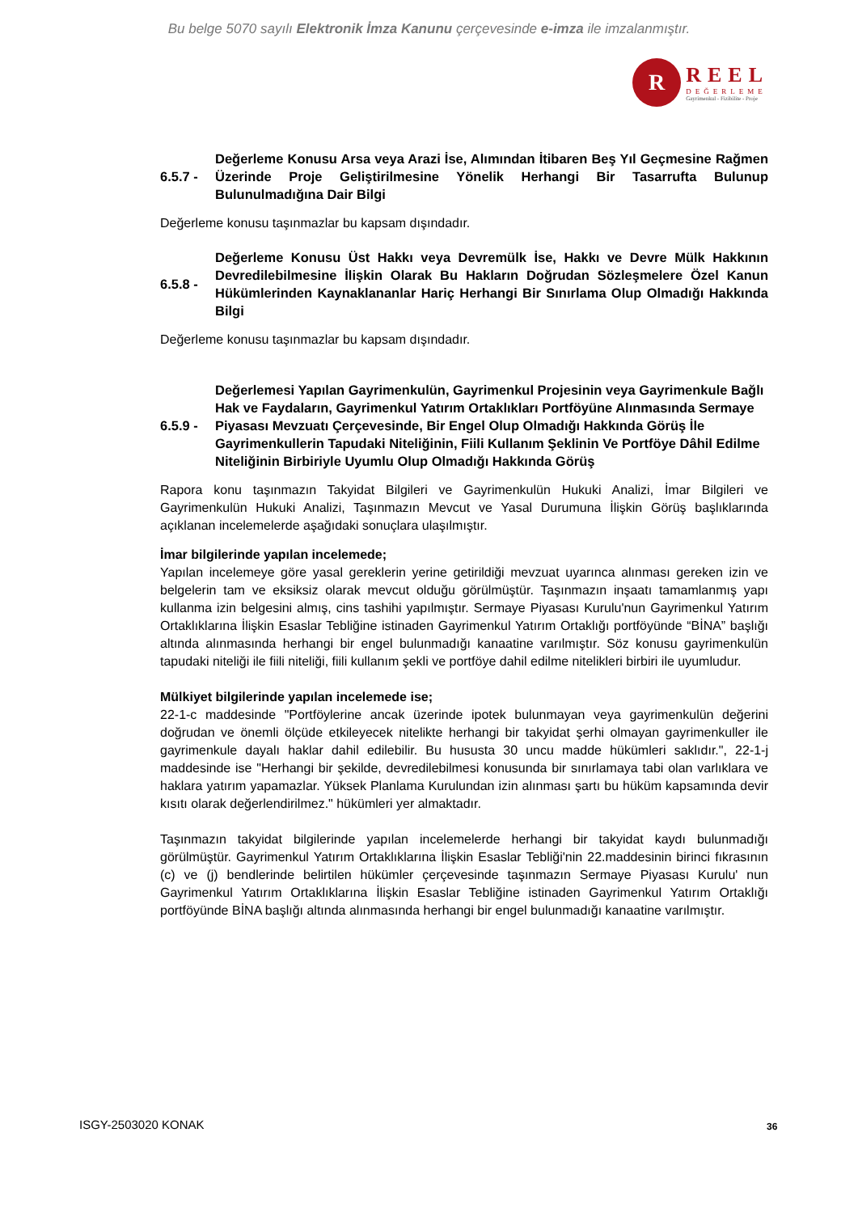Bu belge 5070 sayılı Elektronik İmza Kanunu çerçevesinde e-imza ile imzalanmıştır.
R
REEL
DEĞERLEME
Gayrimenkul - Fizibilite - Proje
6.5.7 - Değerleme Konusu Arsa veya Arazi İse, Alımından İtibaren Beş Yıl Geçmesine Rağmen Üzerinde Proje Geliştirilmesine Yönelik Herhangi Bir Tasarrufta Bulunup Bulunulmadığına Dair Bilgi
Değerleme konusu taşınmazlar bu kapsam dışındadır.
6.5.8 - Değerleme Konusu Üst Hakkı veya Devremülk İse, Hakkı ve Devre Mülk Hakkının Devredilebilmesine İlişkin Olarak Bu Hakların Doğrudan Sözleşmelere Özel Kanun Hükümlerinden Kaynaklananlar Hariç Herhangi Bir Sınırlama Olup Olmadığı Hakkında Bilgi
Değerleme konusu taşınmazlar bu kapsam dışındadır.
6.5.9 - Değerlemesi Yapılan Gayrimenkulün, Gayrimenkul Projesinin veya Gayrimenkule Bağlı Hak ve Faydaların, Gayrimenkul Yatırım Ortaklıkları Portföyüne Alınmasında Sermaye Piyasası Mevzuatı Çerçevesinde, Bir Engel Olup Olmadığı Hakkında Görüş İle Gayrimenkullerin Tapudaki Niteliğinin, Fiili Kullanım Şeklinin Ve Portföye Dâhil Edilme Niteliğinin Birbiriyle Uyumlu Olup Olmadığı Hakkında Görüş
Rapora konu taşınmazın Takyidat Bilgileri ve Gayrimenkulün Hukuki Analizi, İmar Bilgileri ve Gayrimenkulün Hukuki Analizi, Taşınmazın Mevcut ve Yasal Durumuna İlişkin Görüş başlıklarında açıklanan incelemelerde aşağıdaki sonuçlara ulaşılmıştır.
İmar bilgilerinde yapılan incelemede;
Yapılan incelemeye göre yasal gereklerin yerine getirildiği mevzuat uyarınca alınması gereken izin ve belgelerin tam ve eksiksiz olarak mevcut olduğu görülmüştür. Taşınmazın inşaatı tamamlanmış yapı kullanma izin belgesini almış, cins tashihi yapılmıştır. Sermaye Piyasası Kurulu'nun Gayrimenkul Yatırım Ortaklıklarına İlişkin Esaslar Tebliğine istinaden Gayrimenkul Yatırım Ortaklığı portföyünde “BİNA” başlığı altında alınmasında herhangi bir engel bulunmadığı kanaatine varılmıştır. Söz konusu gayrimenkulün tapudaki niteliği ile fiili niteliği, fiili kullanım şekli ve portföye dahil edilme nitelikleri birbiri ile uyumludur.
Mülkiyet bilgilerinde yapılan incelemede ise;
22-1-c maddesinde "Portföylerine ancak üzerinde ipotek bulunmayan veya gayrimenkulün değerini doğrudan ve önemli ölçüde etkileyecek nitelikte herhangi bir takyidat şerhi olmayan gayrimenkuller ile gayrimenkule dayalı haklar dahil edilebilir. Bu hususta 30 uncu madde hükümleri saklıdır.", 22-1-j maddesinde ise "Herhangi bir şekilde, devredilebilmesi konusunda bir sınırlamaya tabi olan varlıklara ve haklara yatırım yapamazlar. Yüksek Planlama Kurulundan izin alınması şartı bu hüküm kapsamında devir kısıtı olarak değerlendirilmez." hükümleri yer almaktadır.
Taşınmazın takyidat bilgilerinde yapılan incelemelerde herhangi bir takyidat kaydı bulunmadığı görülmüştür. Gayrimenkul Yatırım Ortaklıklarına İlişkin Esaslar Tebliği'nin 22.maddesinin birinci fıkrasının (c) ve (j) bendlerinde belirtilen hükümler çerçevesinde taşınmazın Sermaye Piyasası Kurulu' nun Gayrimenkul Yatırım Ortaklıklarına İlişkin Esaslar Tebliğine istinaden Gayrimenkul Yatırım Ortaklığı portföyünde BİNA başlığı altında alınmasında herhangi bir engel bulunmadığı kanaatine varılmıştır.
ISGY-2503020 KONAK 36